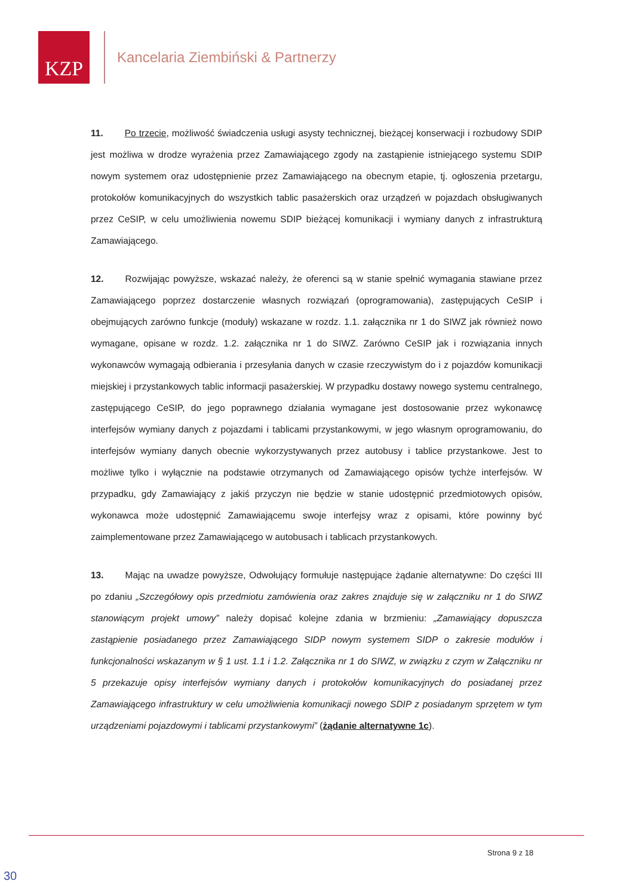KZP
Kancelaria Ziembiński & Partnerzy
11. Po trzecie, możliwość świadczenia usługi asysty technicznej, bieżącej konserwacji i rozbudowy SDIP jest możliwa w drodze wyrażenia przez Zamawiającego zgody na zastąpienie istniejącego systemu SDIP nowym systemem oraz udostępnienie przez Zamawiającego na obecnym etapie, tj. ogłoszenia przetargu, protokołów komunikacyjnych do wszystkich tablic pasażerskich oraz urządzeń w pojazdach obsługiwanych przez CeSIP, w celu umożliwienia nowemu SDIP bieżącej komunikacji i wymiany danych z infrastrukturą Zamawiającego.
12. Rozwijając powyższe, wskazać należy, że oferenci są w stanie spełnić wymagania stawiane przez Zamawiającego poprzez dostarczenie własnych rozwiązań (oprogramowania), zastępujących CeSIP i obejmujących zarówno funkcje (moduły) wskazane w rozdz. 1.1. załącznika nr 1 do SIWZ jak również nowo wymagane, opisane w rozdz. 1.2. załącznika nr 1 do SIWZ. Zarówno CeSIP jak i rozwiązania innych wykonawców wymagają odbierania i przesyłania danych w czasie rzeczywistym do i z pojazdów komunikacji miejskiej i przystankowych tablic informacji pasażerskiej. W przypadku dostawy nowego systemu centralnego, zastępującego CeSIP, do jego poprawnego działania wymagane jest dostosowanie przez wykonawcę interfejsów wymiany danych z pojazdami i tablicami przystankowymi, w jego własnym oprogramowaniu, do interfejsów wymiany danych obecnie wykorzystywanych przez autobusy i tablice przystankowe. Jest to możliwe tylko i wyłącznie na podstawie otrzymanych od Zamawiającego opisów tychże interfejsów. W przypadku, gdy Zamawiający z jakiś przyczyn nie będzie w stanie udostępnić przedmiotowych opisów, wykonawca może udostępnić Zamawiającemu swoje interfejsy wraz z opisami, które powinny być zaimplementowane przez Zamawiającego w autobusach i tablicach przystankowych.
13. Mając na uwadze powyższe, Odwołujący formułuje następujące żądanie alternatywne: Do części III po zdaniu „Szczegółowy opis przedmiotu zamówienia oraz zakres znajduje się w załączniku nr 1 do SIWZ stanowiącym projekt umowy” należy dopisać kolejne zdania w brzmieniu: „Zamawiający dopuszcza zastąpienie posiadanego przez Zamawiającego SIDP nowym systemem SIDP o zakresie modułów i funkcjonalności wskazanym w § 1 ust. 1.1 i 1.2. Załącznika nr 1 do SIWZ, w związku z czym w Załączniku nr 5 przekazuje opisy interfejsów wymiany danych i protokołów komunikacyjnych do posiadanej przez Zamawiającego infrastruktury w celu umożliwienia komunikacji nowego SDIP z posiadanym sprzętem w tym urządzeniami pojazdowymi i tablicami przystankowymi” (żądanie alternatywne 1c).
Strona 9 z 18
30